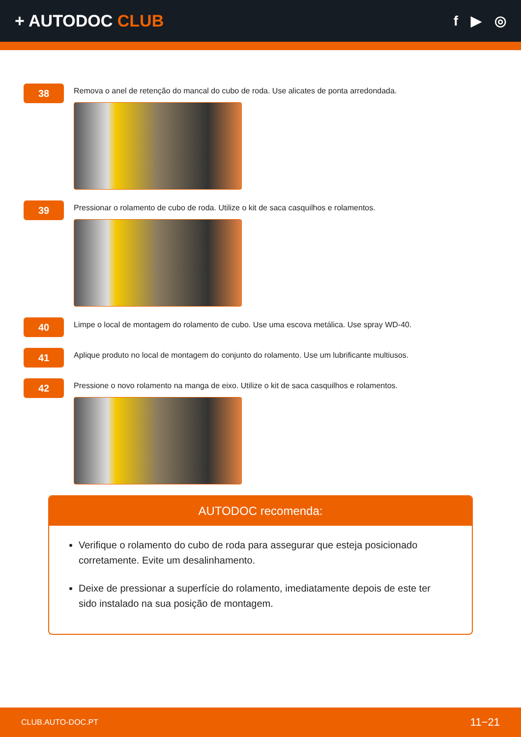+ AUTODOC CLUB
f ▶ ◎
38
Remova o anel de retenção do mancal do cubo de roda. Use alicates de ponta arredondada.
39
Pressionar o rolamento de cubo de roda. Utilize o kit de saca casquilhos e rolamentos.
40
Limpe o local de montagem do rolamento de cubo. Use uma escova metálica. Use spray WD-40.
41
Aplique produto no local de montagem do conjunto do rolamento. Use um lubrificante multiusos.
42
Pressione o novo rolamento na manga de eixo. Utilize o kit de saca casquilhos e rolamentos.
AUTODOC recomenda:
Verifique o rolamento do cubo de roda para assegurar que esteja posicionado corretamente. Evite um desalinhamento.
Deixe de pressionar a superfície do rolamento, imediatamente depois de este ter sido instalado na sua posição de montagem.
CLUB.AUTO-DOC.PT 11−21